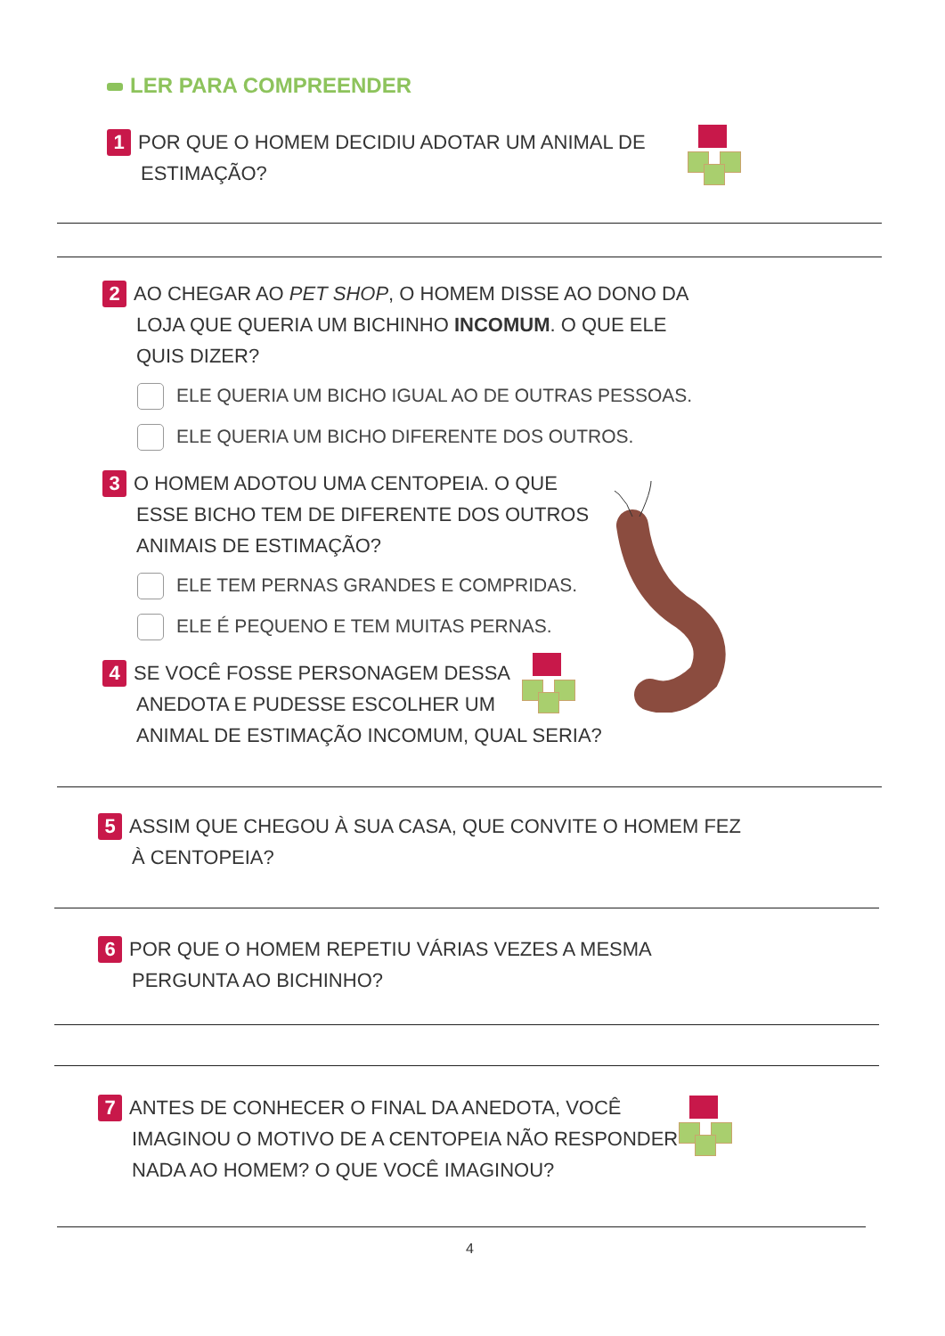LER PARA COMPREENDER
1 POR QUE O HOMEM DECIDIU ADOTAR UM ANIMAL DE
ESTIMAÇÃO?
2 AO CHEGAR AO PET SHOP, O HOMEM DISSE AO DONO DA
LOJA QUE QUERIA UM BICHINHO INCOMUM. O QUE ELE
QUIS DIZER?
ELE QUERIA UM BICHO IGUAL AO DE OUTRAS PESSOAS.
ELE QUERIA UM BICHO DIFERENTE DOS OUTROS.
3 O HOMEM ADOTOU UMA CENTOPEIA. O QUE
ESSE BICHO TEM DE DIFERENTE DOS OUTROS
ANIMAIS DE ESTIMAÇÃO?
ELE TEM PERNAS GRANDES E COMPRIDAS.
ELE É PEQUENO E TEM MUITAS PERNAS.
4 SE VOCÊ FOSSE PERSONAGEM DESSA
ANEDOTA E PUDESSE ESCOLHER UM
ANIMAL DE ESTIMAÇÃO INCOMUM, QUAL SERIA?
5 ASSIM QUE CHEGOU À SUA CASA, QUE CONVITE O HOMEM FEZ
À CENTOPEIA?
6 POR QUE O HOMEM REPETIU VÁRIAS VEZES A MESMA
PERGUNTA AO BICHINHO?
7 ANTES DE CONHECER O FINAL DA ANEDOTA, VOCÊ
IMAGINOU O MOTIVO DE A CENTOPEIA NÃO RESPONDER
NADA AO HOMEM? O QUE VOCÊ IMAGINOU?
4